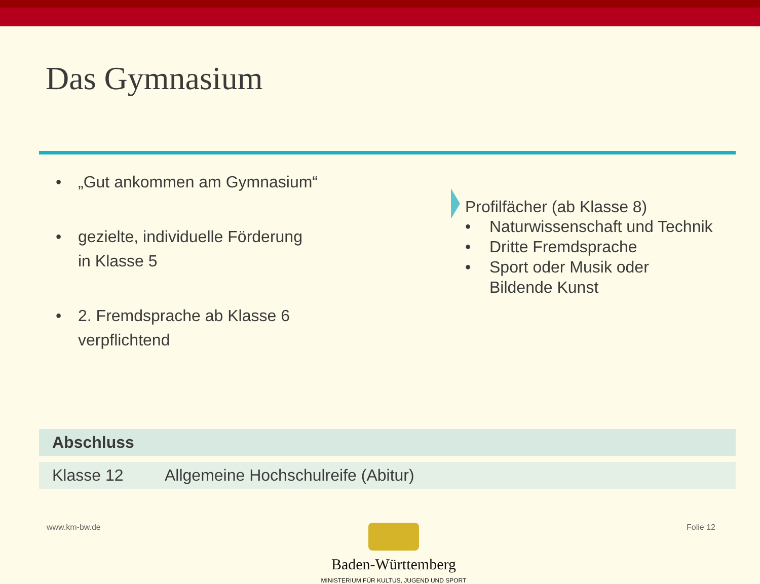Das Gymnasium
• „Gut ankommen am Gymnasium“
• gezielte, individuelle Förderung
in Klasse 5
• 2. Fremdsprache ab Klasse 6
verpflichtend
Profilfächer (ab Klasse 8)
• Naturwissenschaft und Technik
• Dritte Fremdsprache
• Sport oder Musik oder
Bildende Kunst
| Abschluss | |
| --- | --- |
| Klasse 12 | Allgemeine Hochschulreife (Abitur) |
www.km-bw.de
Baden-Württemberg
MINISTERIUM FÜR KULTUS, JUGEND UND SPORT
Folie 12